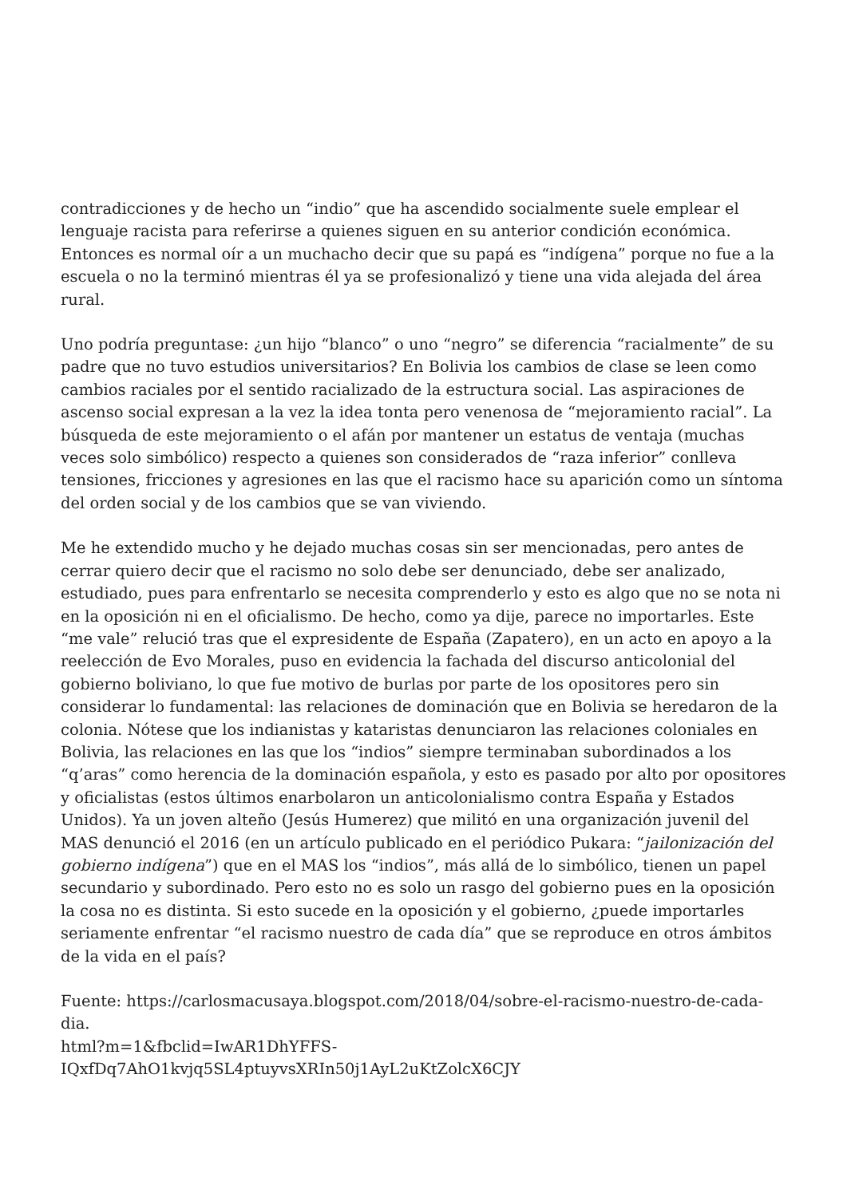contradicciones y de hecho un “indio” que ha ascendido socialmente suele emplear el lenguaje racista para referirse a quienes siguen en su anterior condición económica. Entonces es normal oír a un muchacho decir que su papá es “indígena” porque no fue a la escuela o no la terminó mientras él ya se profesionalizó y tiene una vida alejada del área rural.
Uno podría preguntase: ¿un hijo “blanco” o uno “negro” se diferencia “racialmente” de su padre que no tuvo estudios universitarios? En Bolivia los cambios de clase se leen como cambios raciales por el sentido racializado de la estructura social. Las aspiraciones de ascenso social expresan a la vez la idea tonta pero venenosa de “mejoramiento racial”. La búsqueda de este mejoramiento o el afán por mantener un estatus de ventaja (muchas veces solo simbólico) respecto a quienes son considerados de “raza inferior” conlleva tensiones, fricciones y agresiones en las que el racismo hace su aparición como un síntoma del orden social y de los cambios que se van viviendo.
Me he extendido mucho y he dejado muchas cosas sin ser mencionadas, pero antes de cerrar quiero decir que el racismo no solo debe ser denunciado, debe ser analizado, estudiado, pues para enfrentarlo se necesita comprenderlo y esto es algo que no se nota ni en la oposición ni en el oficialismo. De hecho, como ya dije, parece no importarles. Este “me vale” relució tras que el expresidente de España (Zapatero), en un acto en apoyo a la reelección de Evo Morales, puso en evidencia la fachada del discurso anticolonial del gobierno boliviano, lo que fue motivo de burlas por parte de los opositores pero sin considerar lo fundamental: las relaciones de dominación que en Bolivia se heredaron de la colonia. Nótese que los indianistas y kataristas denunciaron las relaciones coloniales en Bolivia, las relaciones en las que los “indios” siempre terminaban subordinados a los “q’aras” como herencia de la dominación española, y esto es pasado por alto por opositores y oficialistas (estos últimos enarbolaron un anticolonialismo contra España y Estados Unidos). Ya un joven alteño (Jesús Humerez) que militó en una organización juvenil del MAS denunció el 2016 (en un artículo publicado en el periódico Pukara: “jailonización del gobierno indígena”) que en el MAS los “indios”, más allá de lo simbólico, tienen un papel secundario y subordinado. Pero esto no es solo un rasgo del gobierno pues en la oposición la cosa no es distinta. Si esto sucede en la oposición y el gobierno, ¿puede importarles seriamente enfrentar “el racismo nuestro de cada día” que se reproduce en otros ámbitos de la vida en el país?
Fuente: https://carlosmacusaya.blogspot.com/2018/04/sobre-el-racismo-nuestro-de-cada-dia.
html?m=1&fbclid=IwAR1DhYFFS-
IQxfDq7AhO1kvjq5SL4ptuyvsXRIn50j1AyL2uKtZolcX6CJY